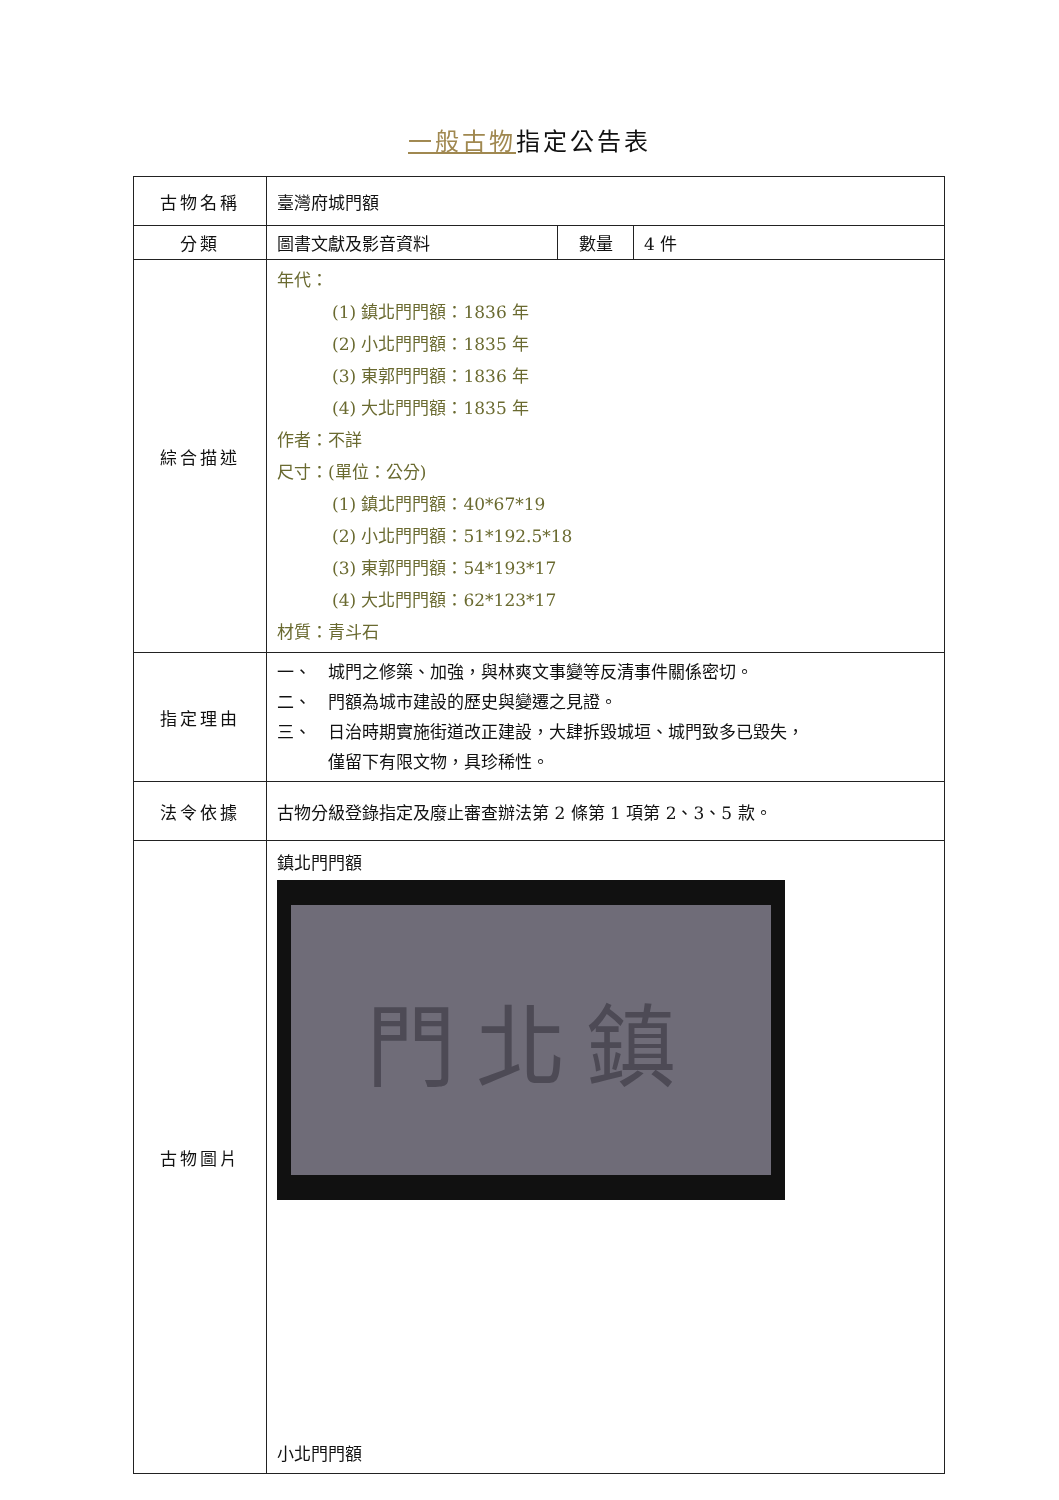一般古物指定公告表
| 古物名稱 | 臺灣府城門額 | | |
| 分類 | 圖書文獻及影音資料 | 數量 | 4 件 |
| 綜合描述 | 年代： (1) 鎮北門門額：1836 年 (2) 小北門門額：1835 年 (3) 東郭門門額：1836 年 (4) 大北門門額：1835 年 作者：不詳 尺寸：(單位：公分) (1) 鎮北門門額：40*67*19 (2) 小北門門額：51*192.5*18 (3) 東郭門門額：54*193*17 (4) 大北門門額：62*123*17 材質：青斗石 | | |
| 指定理由 | 一、 城門之修築、加強，與林爽文事變等反清事件關係密切。 二、 門額為城市建設的歷史與變遷之見證。 三、 日治時期實施街道改正建設，大肆拆毀城垣、城門致多已毀失， 僅留下有限文物，具珍稀性。 | | |
| 法令依據 | 古物分級登錄指定及廢止審查辦法第 2 條第 1 項第 2、3、5 款。 | | |
| 古物圖片 | 鎮北門門額 門北鎮 小北門門額 | | |